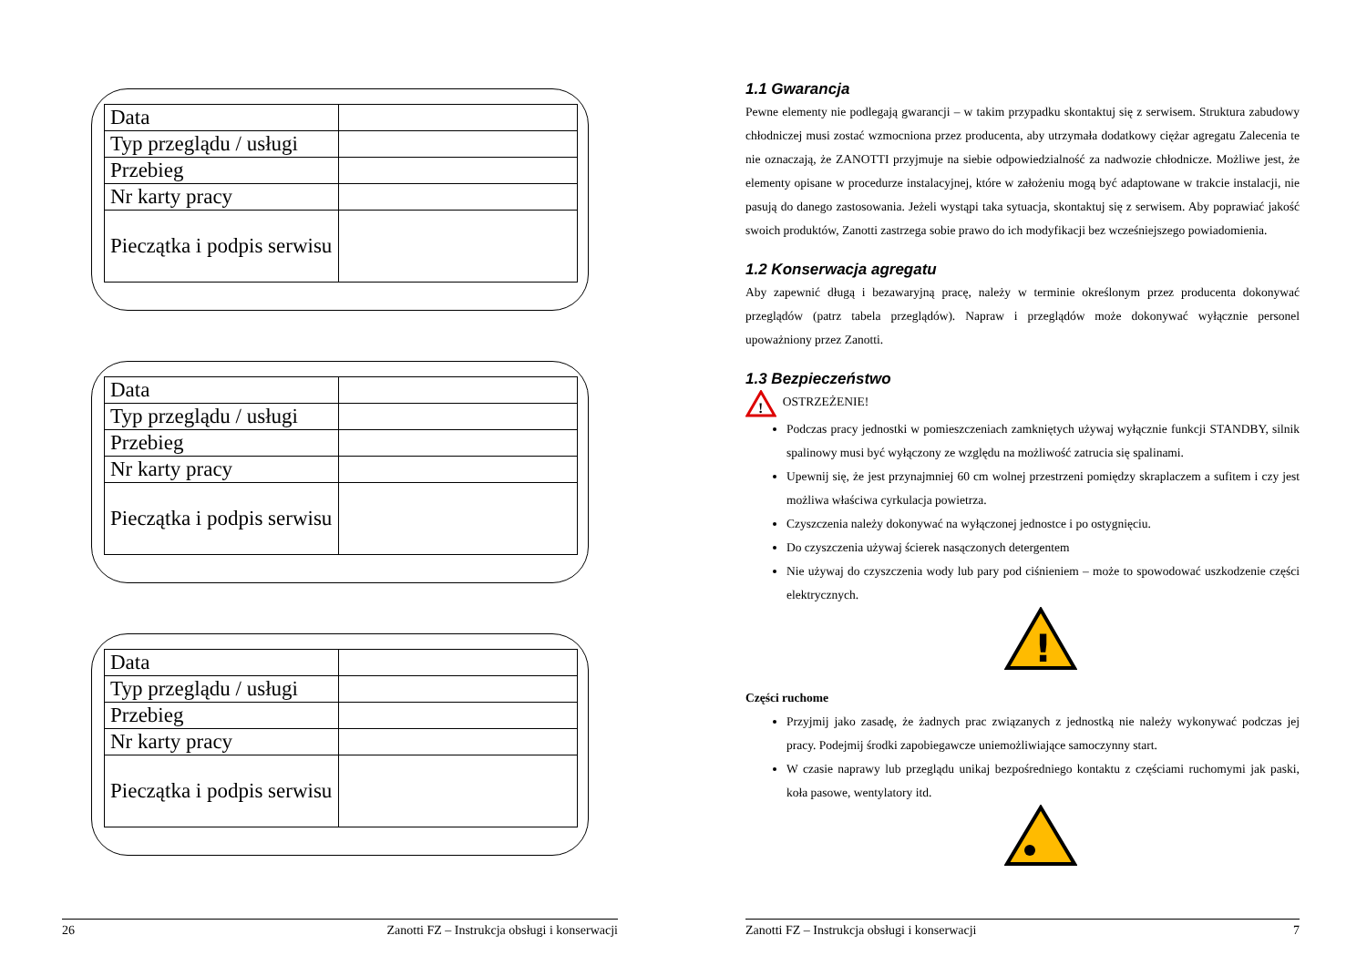| Data | |
| Typ przeglądu / usługi | |
| Przebieg | |
| Nr karty pracy | |
| Pieczątka i podpis serwisu | |
| Data | |
| Typ przeglądu / usługi | |
| Przebieg | |
| Nr karty pracy | |
| Pieczątka i podpis serwisu | |
| Data | |
| Typ przeglądu / usługi | |
| Przebieg | |
| Nr karty pracy | |
| Pieczątka i podpis serwisu | |
26 Zanotti FZ – Instrukcja obsługi i konserwacji
1.1 Gwarancja
Pewne elementy nie podlegają gwarancji – w takim przypadku skontaktuj się z serwisem. Struktura zabudowy chłodniczej musi zostać wzmocniona przez producenta, aby utrzymała dodatkowy ciężar agregatu Zalecenia te nie oznaczają, że ZANOTTI przyjmuje na siebie odpowiedzialność za nadwozie chłodnicze. Możliwe jest, że elementy opisane w procedurze instalacyjnej, które w założeniu mogą być adaptowane w trakcie instalacji, nie pasują do danego zastosowania. Jeżeli wystąpi taka sytuacja, skontaktuj się z serwisem. Aby poprawiać jakość swoich produktów, Zanotti zastrzega sobie prawo do ich modyfikacji bez wcześniejszego powiadomienia.
1.2 Konserwacja agregatu
Aby zapewnić długą i bezawaryjną pracę, należy w terminie określonym przez producenta dokonywać przeglądów (patrz tabela przeglądów). Napraw i przeglądów może dokonywać wyłącznie personel upoważniony przez Zanotti.
1.3 Bezpieczeństwo
!
OSTRZEŻENIE!
Podczas pracy jednostki w pomieszczeniach zamkniętych używaj wyłącznie funkcji STANDBY, silnik spalinowy musi być wyłączony ze względu na możliwość zatrucia się spalinami.
Upewnij się, że jest przynajmniej 60 cm wolnej przestrzeni pomiędzy skraplaczem a sufitem i czy jest możliwa właściwa cyrkulacja powietrza.
Czyszczenia należy dokonywać na wyłączonej jednostce i po ostygnięciu.
Do czyszczenia używaj ścierek nasączonych detergentem
Nie używaj do czyszczenia wody lub pary pod ciśnieniem – może to spowodować uszkodzenie części elektrycznych.
!
Części ruchome
Przyjmij jako zasadę, że żadnych prac związanych z jednostką nie należy wykonywać podczas jej pracy. Podejmij środki zapobiegawcze uniemożliwiające samoczynny start.
W czasie naprawy lub przeglądu unikaj bezpośredniego kontaktu z częściami ruchomymi jak paski, koła pasowe, wentylatory itd.
Zanotti FZ – Instrukcja obsługi i konserwacji 7